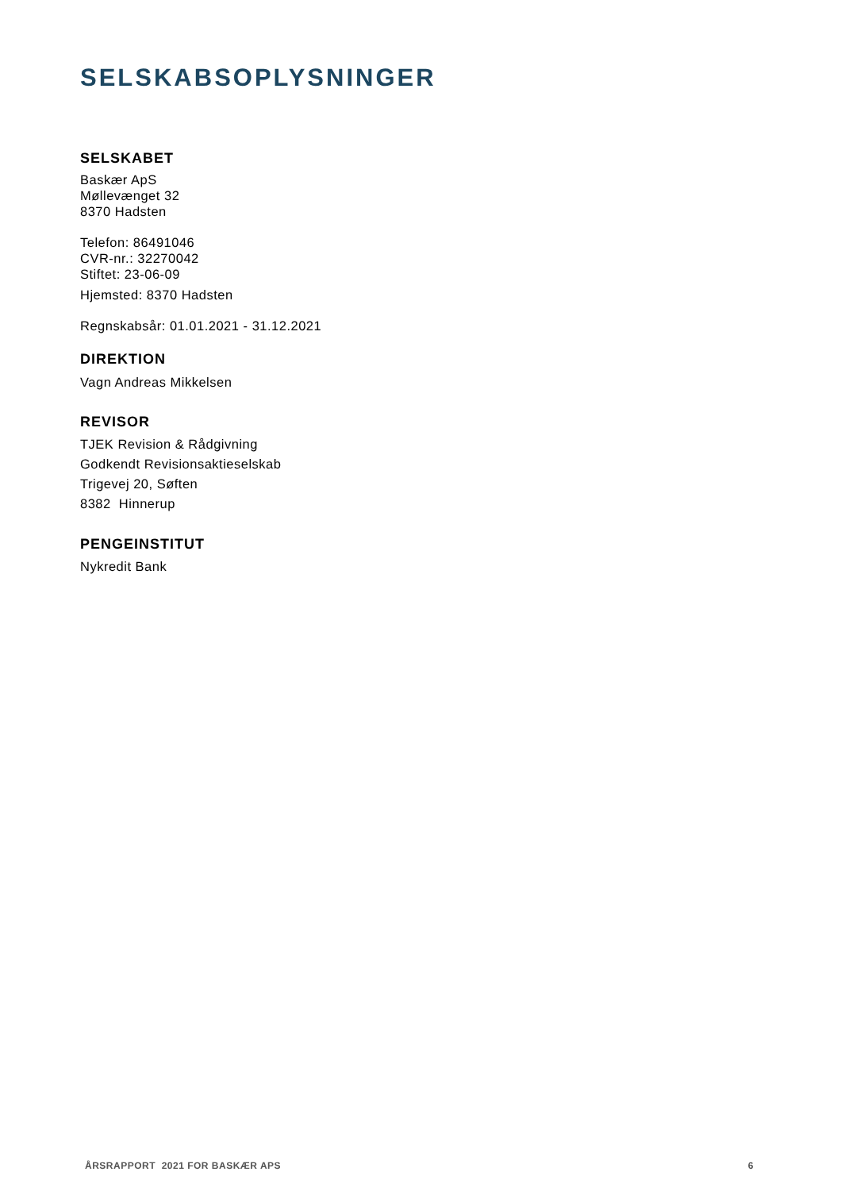SELSKABSOPLYSNINGER
SELSKABET
Baskær ApS
Møllevænget 32
8370 Hadsten
Telefon: 86491046
CVR-nr.: 32270042
Stiftet: 23-06-09
Hjemsted: 8370 Hadsten
Regnskabsår: 01.01.2021 - 31.12.2021
DIREKTION
Vagn Andreas Mikkelsen
REVISOR
TJEK Revision & Rådgivning
Godkendt Revisionsaktieselskab
Trigevej 20, Søften
8382 Hinnerup
PENGEINSTITUT
Nykredit Bank
ÅRSRAPPORT 2021 FOR BASKÆR APS 6